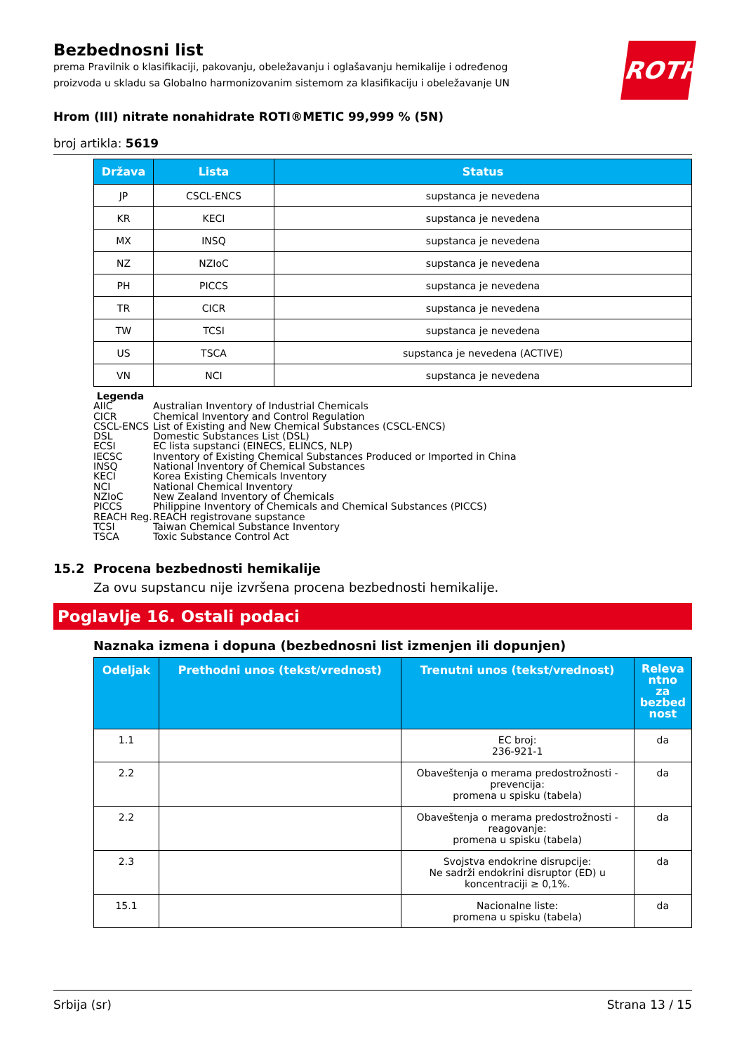ROTH
Bezbednosni list
prema Pravilnik o klasifikaciji, pakovanju, obeležavanju i oglašavanju hemikalije i određenog
proizvoda u skladu sa Globalno harmonizovanim sistemom za klasifikaciju i obeležavanje UN
Hrom (III) nitrate nonahidrate ROTI®METIC 99,999 % (5N)
broj artikla: 5619
| Država | Lista | Status |
| --- | --- | --- |
| JP | CSCL-ENCS | supstanca je nevedena |
| KR | KECI | supstanca je nevedena |
| MX | INSQ | supstanca je nevedena |
| NZ | NZIoC | supstanca je nevedena |
| PH | PICCS | supstanca je nevedena |
| TR | CICR | supstanca je nevedena |
| TW | TCSI | supstanca je nevedena |
| US | TSCA | supstanca je nevedena (ACTIVE) |
| VN | NCI | supstanca je nevedena |
Legenda
AIIC Australian Inventory of Industrial Chemicals
CICR Chemical Inventory and Control Regulation
CSCL-ENCS List of Existing and New Chemical Substances (CSCL-ENCS)
DSL Domestic Substances List (DSL)
ECSI EC lista supstanci (EINECS, ELINCS, NLP)
IECSC Inventory of Existing Chemical Substances Produced or Imported in China
INSQ National Inventory of Chemical Substances
KECI Korea Existing Chemicals Inventory
NCI National Chemical Inventory
NZIoC New Zealand Inventory of Chemicals
PICCS Philippine Inventory of Chemicals and Chemical Substances (PICCS)
REACH Reg. REACH registrovane supstance
TCSI Taiwan Chemical Substance Inventory
TSCA Toxic Substance Control Act
15.2 Procena bezbednosti hemikalije
Za ovu supstancu nije izvršena procena bezbednosti hemikalije.
Poglavlje 16. Ostali podaci
Naznaka izmena i dopuna (bezbednosni list izmenjen ili dopunjen)
| Odeljak | Prethodni unos (tekst/vrednost) | Trenutni unos (tekst/vrednost) | Releva ntno za bezbed nost |
| --- | --- | --- | --- |
| 1.1 | | EC broj: 236-921-1 | da |
| 2.2 | | Obaveštenja o merama predostrožnosti - prevencija: promena u spisku (tabela) | da |
| 2.2 | | Obaveštenja o merama predostrožnosti - reagovanje: promena u spisku (tabela) | da |
| 2.3 | | Svojstva endokrine disrupcije: Ne sadrži endokrini disruptor (ED) u koncentraciji ≥ 0,1%. | da |
| 15.1 | | Nacionalne liste: promena u spisku (tabela) | da |
Srbija (sr) Strana 13 / 15